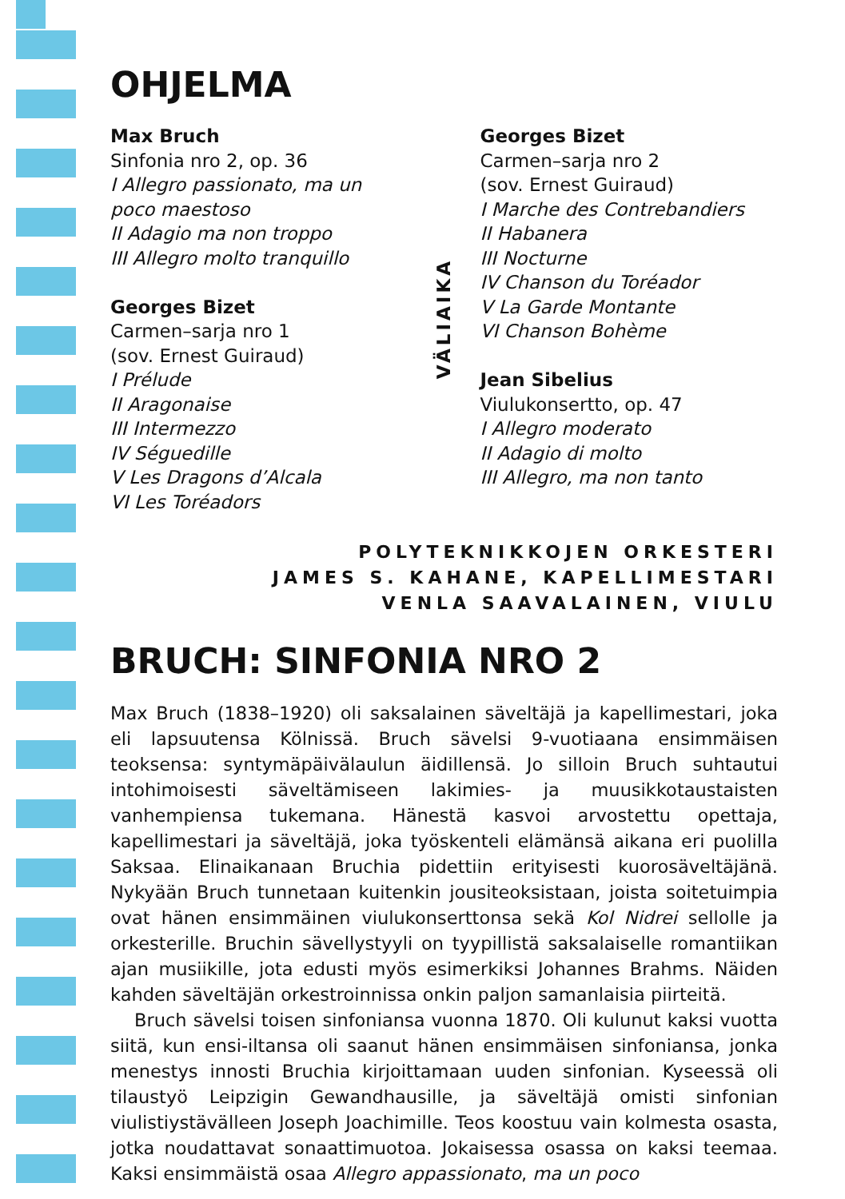OHJELMA
Max Bruch
Sinfonia nro 2, op. 36
I Allegro passionato, ma un poco maestoso
II Adagio ma non troppo
III Allegro molto tranquillo
Georges Bizet
Carmen–sarja nro 1
(sov. Ernest Guiraud)
I Prélude
II Aragonaise
III Intermezzo
IV Séguedille
V Les Dragons d’Alcala
VI Les Toréadors
VÄLIAIKA
Georges Bizet
Carmen–sarja nro 2
(sov. Ernest Guiraud)
I Marche des Contrebandiers
II Habanera
III Nocturne
IV Chanson du Toréador
V La Garde Montante
VI Chanson Bohème
Jean Sibelius
Viulukonsertto, op. 47
I Allegro moderato
II Adagio di molto
III Allegro, ma non tanto
POLYTEKNIKKOJEN ORKESTERI
JAMES S. KAHANE, KAPELLIMESTARI
VENLA SAAVALAINEN, VIULU
BRUCH: SINFONIA NRO 2
Max Bruch (1838–1920) oli saksalainen säveltäjä ja kapellimestari, joka eli lapsuutensa Kölnissä. Bruch sävelsi 9-vuotiaana ensimmäisen teoksensa: syntymäpäivälaulun äidillensä. Jo silloin Bruch suhtautui intohimoisesti säveltämiseen lakimies- ja muusikkotaustaisten vanhempiensa tukemana. Hänestä kasvoi arvostettu opettaja, kapellimestari ja säveltäjä, joka työskenteli elämänsä aikana eri puolilla Saksaa. Elinaikanaan Bruchia pidettiin erityisesti kuorosäveltäjänä. Nykyään Bruch tunnetaan kuitenkin jousiteoksistaan, joista soitetuimpia ovat hänen ensimmäinen viulukonserttonsa sekä Kol Nidrei sellolle ja orkesterille. Bruchin sävellystyyli on tyypillistä saksalaiselle romantiikan ajan musiikille, jota edusti myös esimerkiksi Johannes Brahms. Näiden kahden säveltäjän orkestroinnissa onkin paljon samanlaisia piirteitä.
Bruch sävelsi toisen sinfoniansa vuonna 1870. Oli kulunut kaksi vuotta siitä, kun ensi-iltansa oli saanut hänen ensimmäisen sinfoniansa, jonka menestys innosti Bruchia kirjoittamaan uuden sinfonian. Kyseessä oli tilaustyö Leipzigin Gewandhausille, ja säveltäjä omisti sinfonian viulistiystävälleen Joseph Joachimille. Teos koostuu vain kolmesta osasta, jotka noudattavat sonaattimuotoa. Jokaisessa osassa on kaksi teemaa. Kaksi ensimmäistä osaa Allegro appassionato, ma un poco